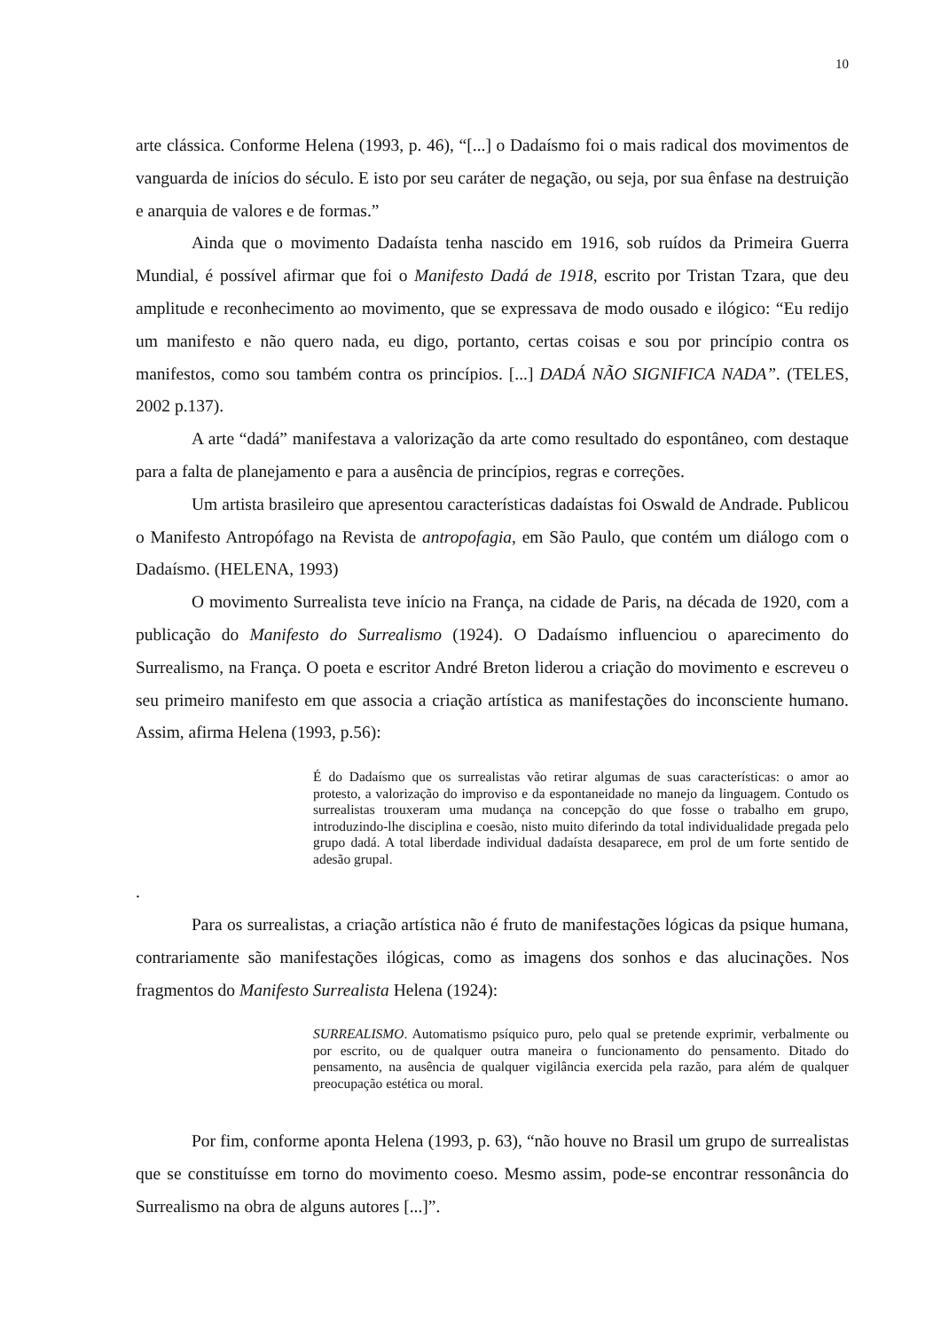10
arte clássica. Conforme Helena (1993, p. 46), “[...] o Dadaísmo foi o mais radical dos movimentos de vanguarda de inícios do século. E isto por seu caráter de negação, ou seja, por sua ênfase na destruição e anarquia de valores e de formas.”
Ainda que o movimento Dadaísta tenha nascido em 1916, sob ruídos da Primeira Guerra Mundial, é possível afirmar que foi o Manifesto Dadá de 1918, escrito por Tristan Tzara, que deu amplitude e reconhecimento ao movimento, que se expressava de modo ousado e ilógico: “Eu redijo um manifesto e não quero nada, eu digo, portanto, certas coisas e sou por princípio contra os manifestos, como sou também contra os princípios. [...] DADÁ NÃO SIGNIFICA NADA”. (TELES, 2002 p.137).
A arte “dadá” manifestava a valorização da arte como resultado do espontâneo, com destaque para a falta de planejamento e para a ausência de princípios, regras e correções.
Um artista brasileiro que apresentou características dadaístas foi Oswald de Andrade. Publicou o Manifesto Antropófago na Revista de antropofagia, em São Paulo, que contém um diálogo com o Dadaísmo. (HELENA, 1993)
O movimento Surrealista teve início na França, na cidade de Paris, na década de 1920, com a publicação do Manifesto do Surrealismo (1924). O Dadaísmo influenciou o aparecimento do Surrealismo, na França. O poeta e escritor André Breton liderou a criação do movimento e escreveu o seu primeiro manifesto em que associa a criação artística as manifestações do inconsciente humano. Assim, afirma Helena (1993, p.56):
É do Dadaísmo que os surrealistas vão retirar algumas de suas características: o amor ao protesto, a valorização do improviso e da espontaneidade no manejo da linguagem. Contudo os surrealistas trouxeram uma mudança na concepção do que fosse o trabalho em grupo, introduzindo-lhe disciplina e coesão, nisto muito diferindo da total individualidade pregada pelo grupo dadá. A total liberdade individual dadaísta desaparece, em prol de um forte sentido de adesão grupal.
.
Para os surrealistas, a criação artística não é fruto de manifestações lógicas da psique humana, contrariamente são manifestações ilógicas, como as imagens dos sonhos e das alucinações. Nos fragmentos do Manifesto Surrealista Helena (1924):
SURREALISMO. Automatismo psíquico puro, pelo qual se pretende exprimir, verbalmente ou por escrito, ou de qualquer outra maneira o funcionamento do pensamento. Ditado do pensamento, na ausência de qualquer vigilância exercida pela razão, para além de qualquer preocupação estética ou moral.
Por fim, conforme aponta Helena (1993, p. 63), “não houve no Brasil um grupo de surrealistas que se constituísse em torno do movimento coeso. Mesmo assim, pode-se encontrar ressonância do Surrealismo na obra de alguns autores [...]”.